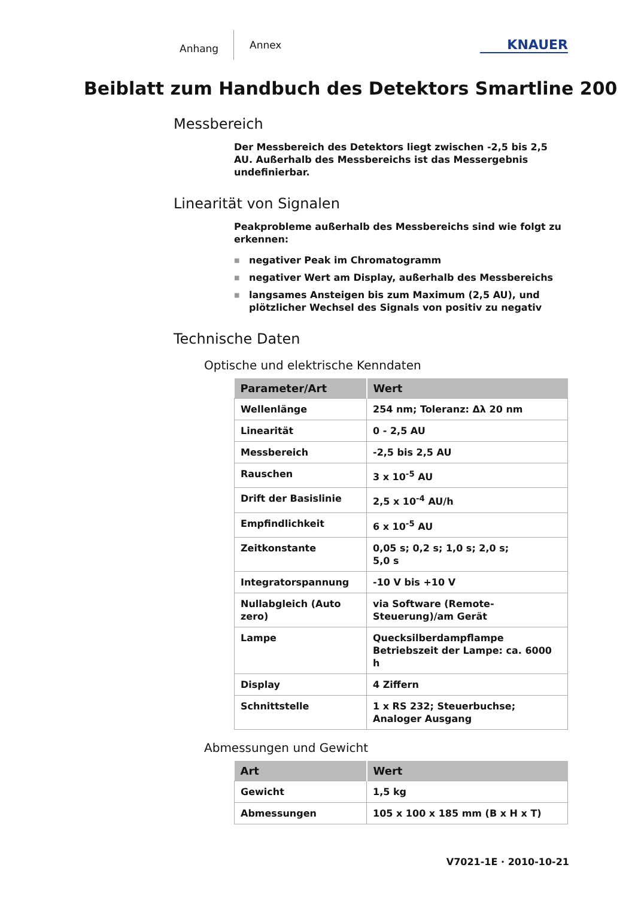Anhang
Annex
KNAUER
Beiblatt zum Handbuch des Detektors Smartline 200
Messbereich
Der Messbereich des Detektors liegt zwischen -2,5 bis 2,5 AU. Außerhalb des Messbereichs ist das Messergebnis undefinierbar.
Linearität von Signalen
Peakprobleme außerhalb des Messbereichs sind wie folgt zu erkennen:
■ negativer Peak im Chromatogramm
■ negativer Wert am Display, außerhalb des Messbereichs
■ langsames Ansteigen bis zum Maximum (2,5 AU), und plötzlicher Wechsel des Signals von positiv zu negativ
Technische Daten
Optische und elektrische Kenndaten
| Parameter/Art | Wert |
| --- | --- |
| Wellenlänge | 254 nm; Toleranz: Δλ 20 nm |
| Linearität | 0 - 2,5 AU |
| Messbereich | -2,5 bis 2,5 AU |
| Rauschen | 3 x 10<sup>-5</sup> AU |
| Drift der Basislinie | 2,5 x 10<sup>-4</sup> AU/h |
| Empfindlichkeit | 6 x 10<sup>-5</sup> AU |
| Zeitkonstante | 0,05 s; 0,2 s; 1,0 s; 2,0 s; 5,0 s |
| Integratorspannung | -10 V bis +10 V |
| Nullabgleich (Auto zero) | via Software (Remote-Steuerung)/am Gerät |
| Lampe | Quecksilberdampflampe Betriebszeit der Lampe: ca. 6000 h |
| Display | 4 Ziffern |
| Schnittstelle | 1 x RS 232; Steuerbuchse; Analoger Ausgang |
Abmessungen und Gewicht
| Art | Wert |
| --- | --- |
| Gewicht | 1,5 kg |
| Abmessungen | 105 x 100 x 185 mm (B x H x T) |
V7021-1E · 2010-10-21